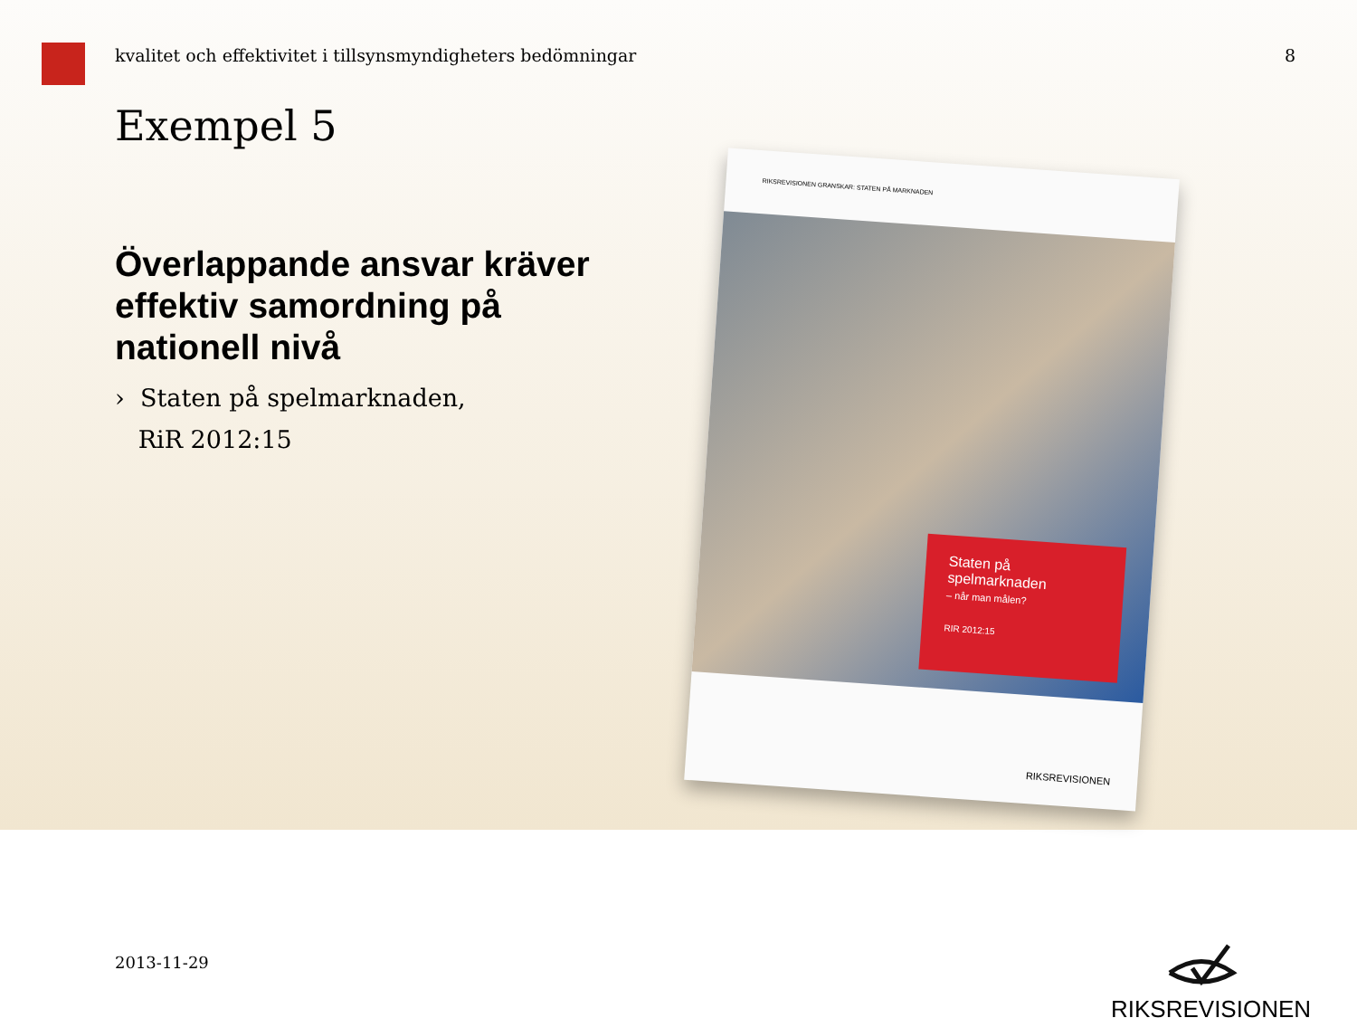kvalitet och effektivitet i tillsynsmyndigheters bedömningar 8
Exempel 5
Överlappande ansvar kräver effektiv samordning på nationell nivå
› Staten på spelmarknaden,
RiR 2012:15
RIKSREVISIONEN GRANSKAR: STATEN PÅ MARKNADEN
Staten på
spelmarknaden
– når man målen?
RIR 2012:15
RIKSREVISIONEN
2013-11-29 RIKSREVISIONEN